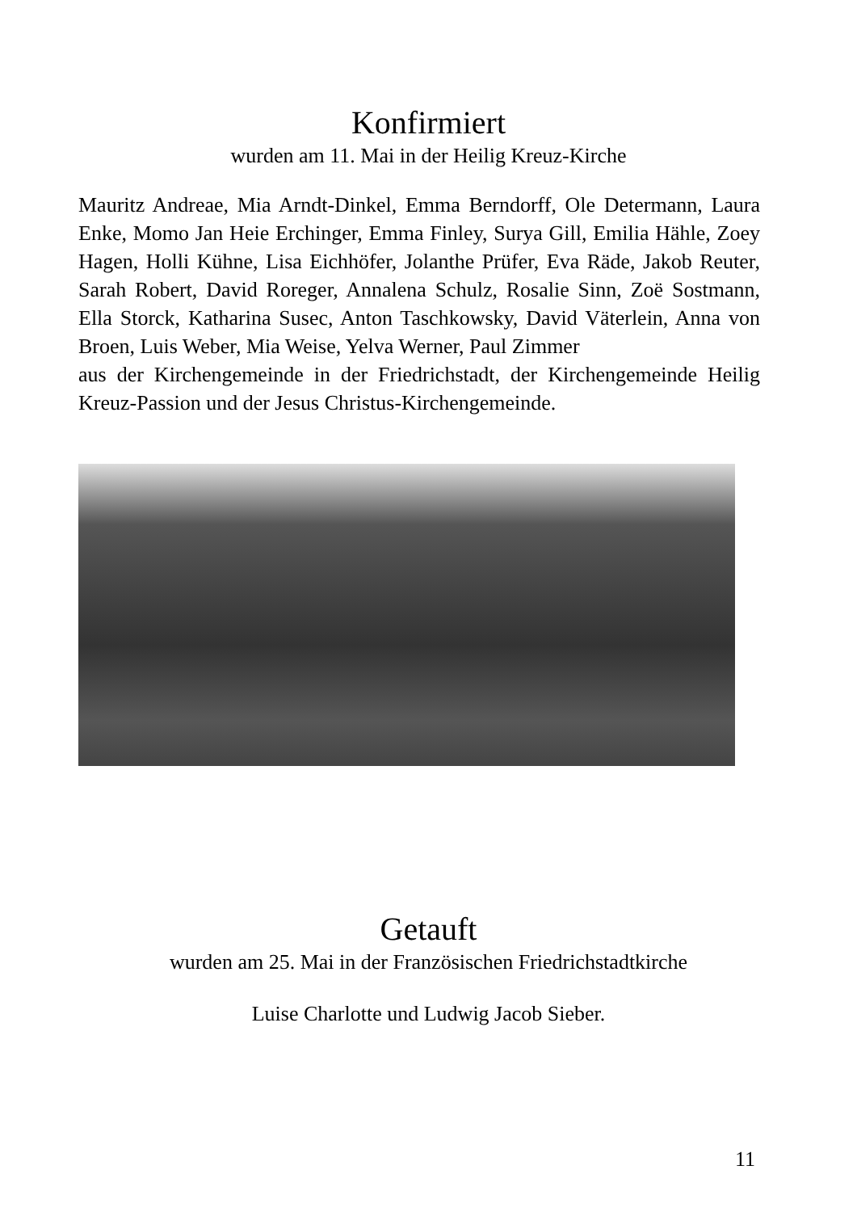Konfirmiert
wurden am 11. Mai in der Heilig Kreuz-Kirche
Mauritz Andreae, Mia Arndt-Dinkel, Emma Berndorff, Ole Determann, Laura Enke, Momo Jan Heie Erchinger, Emma Finley, Surya Gill, Emilia Hähle, Zoey Hagen, Holli Kühne, Lisa Eichhöfer, Jolanthe Prüfer, Eva Räde, Jakob Reuter, Sarah Robert, David Roreger, Annalena Schulz, Rosalie Sinn, Zoë Sostmann, Ella Storck, Katharina Susec, Anton Taschkowsky, David Väterlein, Anna von Broen, Luis Weber, Mia Weise, Yelva Werner, Paul Zimmer
aus der Kirchengemeinde in der Friedrichstadt, der Kirchengemeinde Heilig Kreuz-Passion und der Jesus Christus-Kirchengemeinde.
Getauft
wurden am 25. Mai in der Französischen Friedrichstadtkirche
Luise Charlotte und Ludwig Jacob Sieber.
11